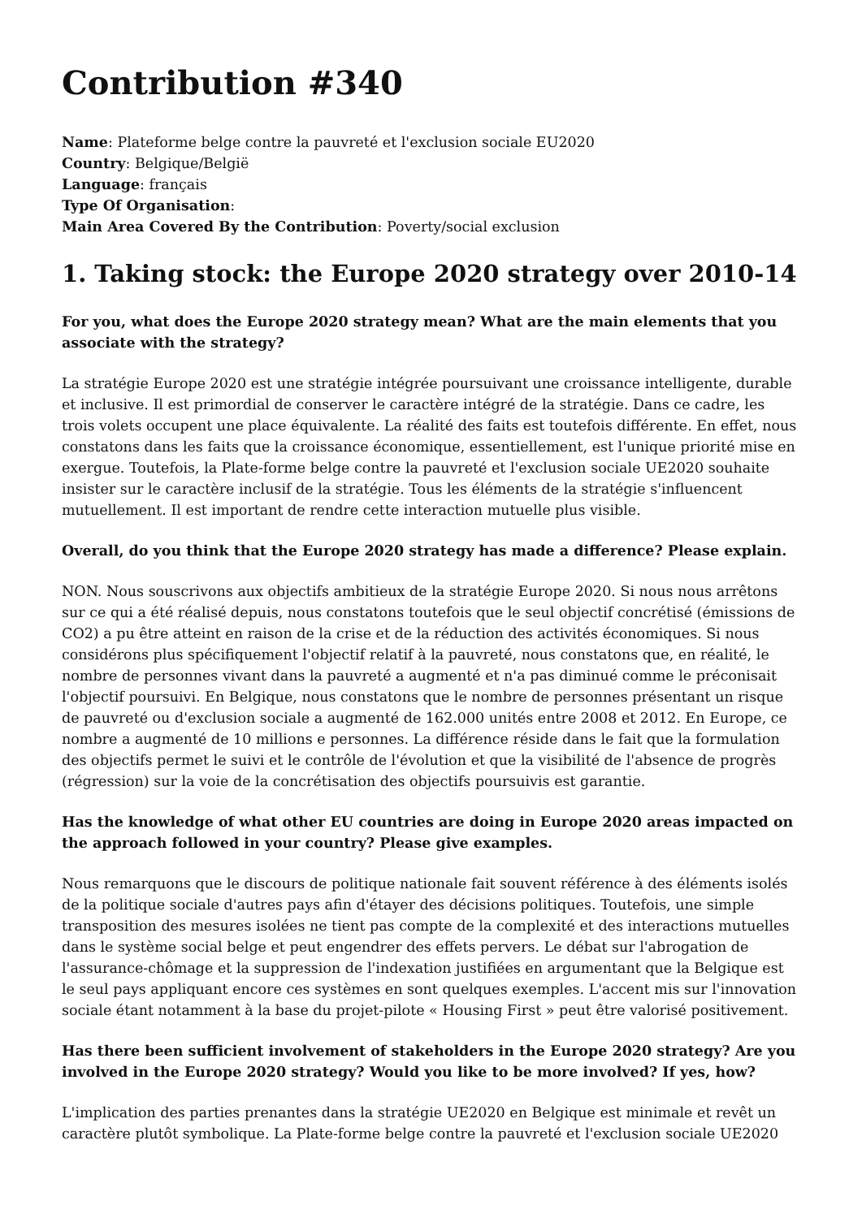Contribution #340
Name: Plateforme belge contre la pauvreté et l'exclusion sociale EU2020
Country: Belgique/België
Language: français
Type Of Organisation:
Main Area Covered By the Contribution: Poverty/social exclusion
1. Taking stock: the Europe 2020 strategy over 2010-14
For you, what does the Europe 2020 strategy mean? What are the main elements that you associate with the strategy?
La stratégie Europe 2020 est une stratégie intégrée poursuivant une croissance intelligente, durable et inclusive. Il est primordial de conserver le caractère intégré de la stratégie. Dans ce cadre, les trois volets occupent une place équivalente. La réalité des faits est toutefois différente. En effet, nous constatons dans les faits que la croissance économique, essentiellement, est l'unique priorité mise en exergue. Toutefois, la Plate-forme belge contre la pauvreté et l'exclusion sociale UE2020 souhaite insister sur le caractère inclusif de la stratégie. Tous les éléments de la stratégie s'influencent mutuellement. Il est important de rendre cette interaction mutuelle plus visible.
Overall, do you think that the Europe 2020 strategy has made a difference? Please explain.
NON. Nous souscrivons aux objectifs ambitieux de la stratégie Europe 2020. Si nous nous arrêtons sur ce qui a été réalisé depuis, nous constatons toutefois que le seul objectif concrétisé (émissions de CO2) a pu être atteint en raison de la crise et de la réduction des activités économiques. Si nous considérons plus spécifiquement l'objectif relatif à la pauvreté, nous constatons que, en réalité, le nombre de personnes vivant dans la pauvreté a augmenté et n'a pas diminué comme le préconisait l'objectif poursuivi. En Belgique, nous constatons que le nombre de personnes présentant un risque de pauvreté ou d'exclusion sociale a augmenté de 162.000 unités entre 2008 et 2012. En Europe, ce nombre a augmenté de 10 millions e personnes. La différence réside dans le fait que la formulation des objectifs permet le suivi et le contrôle de l'évolution et que la visibilité de l'absence de progrès (régression) sur la voie de la concrétisation des objectifs poursuivis est garantie.
Has the knowledge of what other EU countries are doing in Europe 2020 areas impacted on the approach followed in your country? Please give examples.
Nous remarquons que le discours de politique nationale fait souvent référence à des éléments isolés de la politique sociale d'autres pays afin d'étayer des décisions politiques. Toutefois, une simple transposition des mesures isolées ne tient pas compte de la complexité et des interactions mutuelles dans le système social belge et peut engendrer des effets pervers. Le débat sur l'abrogation de l'assurance-chômage et la suppression de l'indexation justifiées en argumentant que la Belgique est le seul pays appliquant encore ces systèmes en sont quelques exemples. L'accent mis sur l'innovation sociale étant notamment à la base du projet-pilote « Housing First » peut être valorisé positivement.
Has there been sufficient involvement of stakeholders in the Europe 2020 strategy? Are you involved in the Europe 2020 strategy? Would you like to be more involved? If yes, how?
L'implication des parties prenantes dans la stratégie UE2020 en Belgique est minimale et revêt un caractère plutôt symbolique. La Plate-forme belge contre la pauvreté et l'exclusion sociale UE2020